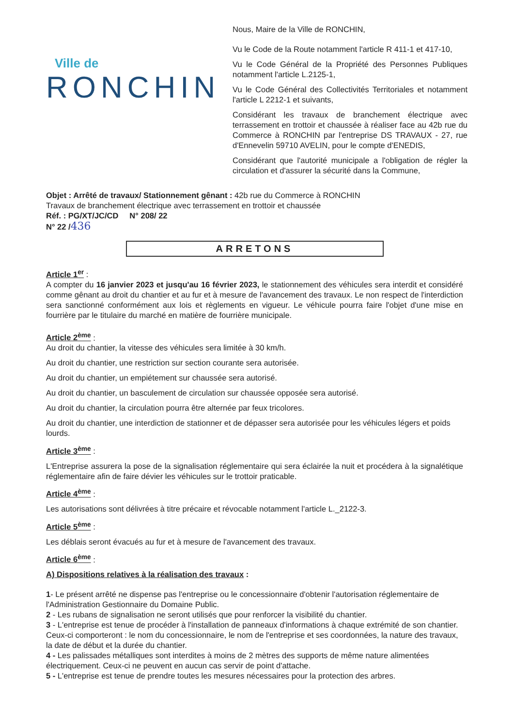Ville de
RONCHIN
Nous, Maire de la Ville de RONCHIN,
Vu le Code de la Route notamment l'article R 411-1 et 417-10,
Vu le Code Général de la Propriété des Personnes Publiques notamment l'article L.2125-1,
Vu le Code Général des Collectivités Territoriales et notamment l'article L 2212-1 et suivants,
Considérant les travaux de branchement électrique avec terrassement en trottoir et chaussée à réaliser face au 42b rue du Commerce à RONCHIN par l'entreprise DS TRAVAUX - 27, rue d'Ennevelin 59710 AVELIN, pour le compte d'ENEDIS,
Considérant que l'autorité municipale a l'obligation de régler la circulation et d'assurer la sécurité dans la Commune,
Objet : Arrêté de travaux/ Stationnement gênant : 42b rue du Commerce à RONCHIN
Travaux de branchement électrique avec terrassement en trottoir et chaussée
Réf. : PG/XT/JC/CD N° 208/ 22
N° 22 /436
ARRETONS
Article 1<sup>er</sup> :
A compter du 16 janvier 2023 et jusqu'au 16 février 2023, le stationnement des véhicules sera interdit et considéré comme gênant au droit du chantier et au fur et à mesure de l'avancement des travaux. Le non respect de l'interdiction sera sanctionné conformément aux lois et règlements en vigueur. Le véhicule pourra faire l'objet d'une mise en fourrière par le titulaire du marché en matière de fourrière municipale.
Article 2<sup>ème</sup> :
Au droit du chantier, la vitesse des véhicules sera limitée à 30 km/h.
Au droit du chantier, une restriction sur section courante sera autorisée.
Au droit du chantier, un empiétement sur chaussée sera autorisé.
Au droit du chantier, un basculement de circulation sur chaussée opposée sera autorisé.
Au droit du chantier, la circulation pourra être alternée par feux tricolores.
Au droit du chantier, une interdiction de stationner et de dépasser sera autorisée pour les véhicules légers et poids lourds.
Article 3<sup>ème</sup> :
L'Entreprise assurera la pose de la signalisation réglementaire qui sera éclairée la nuit et procédera à la signalétique réglementaire afin de faire dévier les véhicules sur le trottoir praticable.
Article 4<sup>ème</sup> :
Les autorisations sont délivrées à titre précaire et révocable notamment l'article L._2122-3.
Article 5<sup>ème</sup> :
Les déblais seront évacués au fur et à mesure de l'avancement des travaux.
Article 6<sup>ème</sup> :
A) Dispositions relatives à la réalisation des travaux :
1- Le présent arrêté ne dispense pas l'entreprise ou le concessionnaire d'obtenir l'autorisation réglementaire de l'Administration Gestionnaire du Domaine Public.
2 - Les rubans de signalisation ne seront utilisés que pour renforcer la visibilité du chantier.
3 - L'entreprise est tenue de procéder à l'installation de panneaux d'informations à chaque extrémité de son chantier.
Ceux-ci comporteront : le nom du concessionnaire, le nom de l'entreprise et ses coordonnées, la nature des travaux, la date de début et la durée du chantier.
4 - Les palissades métalliques sont interdites à moins de 2 mètres des supports de même nature alimentées électriquement. Ceux-ci ne peuvent en aucun cas servir de point d'attache.
5 - L'entreprise est tenue de prendre toutes les mesures nécessaires pour la protection des arbres.